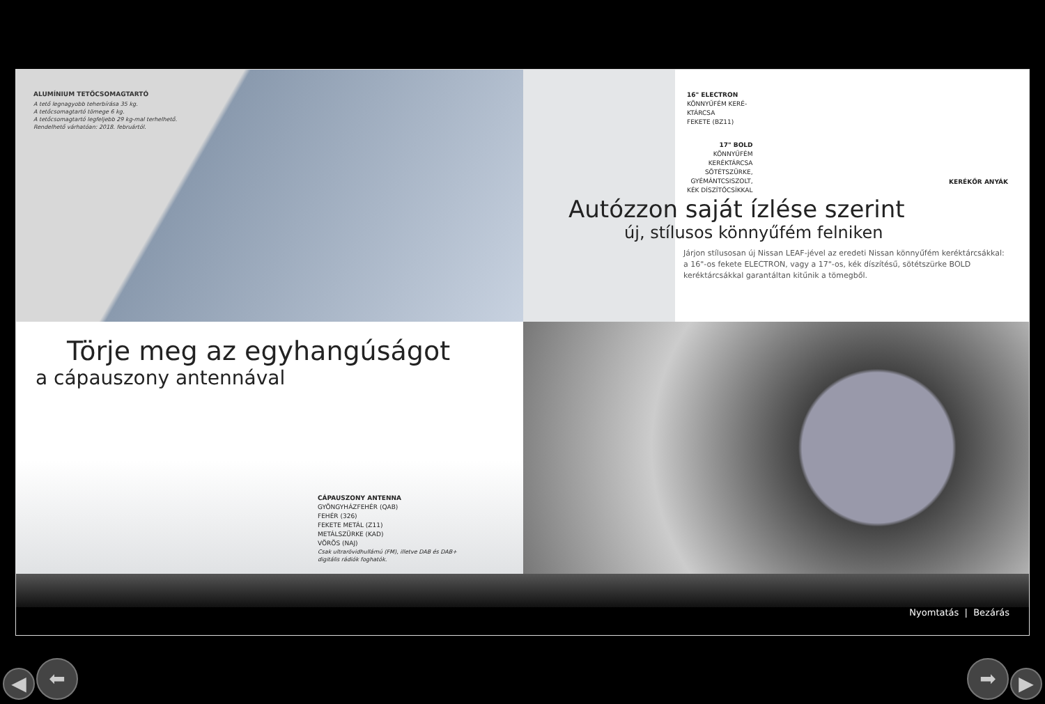ALUMÍNIUM TETŐCSOMAGTARTÓ
A tető legnagyobb teherbírása 35 kg.
A tetőcsomagtartó tömege 6 kg.
A tetőcsomagtartó legfeljebb 29 kg-mal terhelhető.
Rendelhető várhatóan: 2018. februártól.
16" ELECTRON
KÖNNYŰFÉM KERÉ-
KTÁRCSA
FEKETE (BZ11)
17" BOLD
KÖNNYŰFÉM
KERÉKTÁRCSA
SÖTÉTSZÜRKE,
GYÉMÁNTCSISZOLT,
KÉK DÍSZÍTŐCSÍKKAL
KERÉKŐR ANYÁK
Autózzon saját ízlése szerint
új, stílusos könnyűfém felniken
Járjon stílusosan új Nissan LEAF-jével az eredeti Nissan könnyűfém keréktárcsákkal: a 16"-os fekete ELECTRON, vagy a 17"-os, kék díszítésű, sötétszürke BOLD keréktárcsákkal garantáltan kitűnik a tömegből.
Törje meg az egyhangúságot
a cápauszony antennával
CÁPAUSZONY ANTENNA
GYÖNGYHÁZFEHÉR (QAB)
FEHÉR (326)
FEKETE METÁL (Z11)
METÁLSZÜRKE (KAD)
VÖRÖS (NAJ)
Csak ultrarövidhullámú (FM), illetve DAB és DAB+
digitális rádiók foghatók.
Nyomtatás | Bezárás
◀ ⬅ ➡ ▶